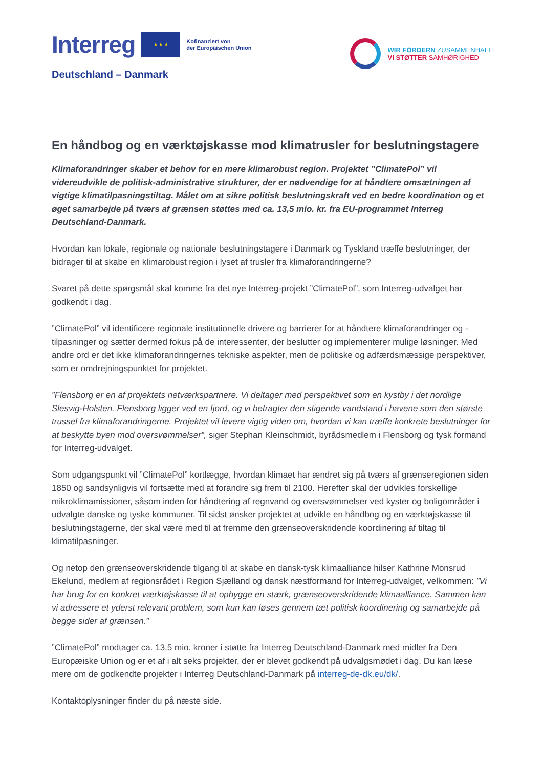Interreg
★ ★ ★
Kofinanziert von
der Europäischen Union
Deutschland – Danmark
WIR FÖRDERN ZUSAMMENHALT
VI STØTTER SAMHØRIGHED
En håndbog og en værktøjskasse mod klimatrusler for beslutningstagere
Klimaforandringer skaber et behov for en mere klimarobust region. Projektet ”ClimatePol” vil videreudvikle de politisk-administrative strukturer, der er nødvendige for at håndtere omsætningen af vigtige klimatilpasningstiltag. Målet om at sikre politisk beslutningskraft ved en bedre koordination og et øget samarbejde på tværs af grænsen støttes med ca. 13,5 mio. kr. fra EU-programmet Interreg Deutschland-Danmark.
Hvordan kan lokale, regionale og nationale beslutningstagere i Danmark og Tyskland træffe beslutninger, der bidrager til at skabe en klimarobust region i lyset af trusler fra klimaforandringerne?
Svaret på dette spørgsmål skal komme fra det nye Interreg-projekt ”ClimatePol”, som Interreg-udvalget har godkendt i dag.
”ClimatePol” vil identificere regionale institutionelle drivere og barrierer for at håndtere klimaforandringer og -tilpasninger og sætter dermed fokus på de interessenter, der beslutter og implementerer mulige løsninger. Med andre ord er det ikke klimaforandringernes tekniske aspekter, men de politiske og adfærdsmæssige perspektiver, som er omdrejningspunktet for projektet.
”Flensborg er en af projektets netværkspartnere. Vi deltager med perspektivet som en kystby i det nordlige Slesvig-Holsten. Flensborg ligger ved en fjord, og vi betragter den stigende vandstand i havene som den største trussel fra klimaforandringerne. Projektet vil levere vigtig viden om, hvordan vi kan træffe konkrete beslutninger for at beskytte byen mod oversvømmelser”, siger Stephan Kleinschmidt, byrådsmedlem i Flensborg og tysk formand for Interreg-udvalget.
Som udgangspunkt vil ”ClimatePol” kortlægge, hvordan klimaet har ændret sig på tværs af grænseregionen siden 1850 og sandsynligvis vil fortsætte med at forandre sig frem til 2100. Herefter skal der udvikles forskellige mikroklimamissioner, såsom inden for håndtering af regnvand og oversvømmelser ved kyster og boligområder i udvalgte danske og tyske kommuner. Til sidst ønsker projektet at udvikle en håndbog og en værktøjskasse til beslutningstagerne, der skal være med til at fremme den grænseoverskridende koordinering af tiltag til klimatilpasninger.
Og netop den grænseoverskridende tilgang til at skabe en dansk-tysk klimaalliance hilser Kathrine Monsrud Ekelund, medlem af regionsrådet i Region Sjælland og dansk næstformand for Interreg-udvalget, velkommen: ”Vi har brug for en konkret værktøjskasse til at opbygge en stærk, grænseoverskridende klimaalliance. Sammen kan vi adressere et yderst relevant problem, som kun kan løses gennem tæt politisk koordinering og samarbejde på begge sider af grænsen.”
”ClimatePol” modtager ca. 13,5 mio. kroner i støtte fra Interreg Deutschland-Danmark med midler fra Den Europæiske Union og er et af i alt seks projekter, der er blevet godkendt på udvalgsmødet i dag. Du kan læse mere om de godkendte projekter i Interreg Deutschland-Danmark på interreg-de-dk.eu/dk/.
Kontaktoplysninger finder du på næste side.